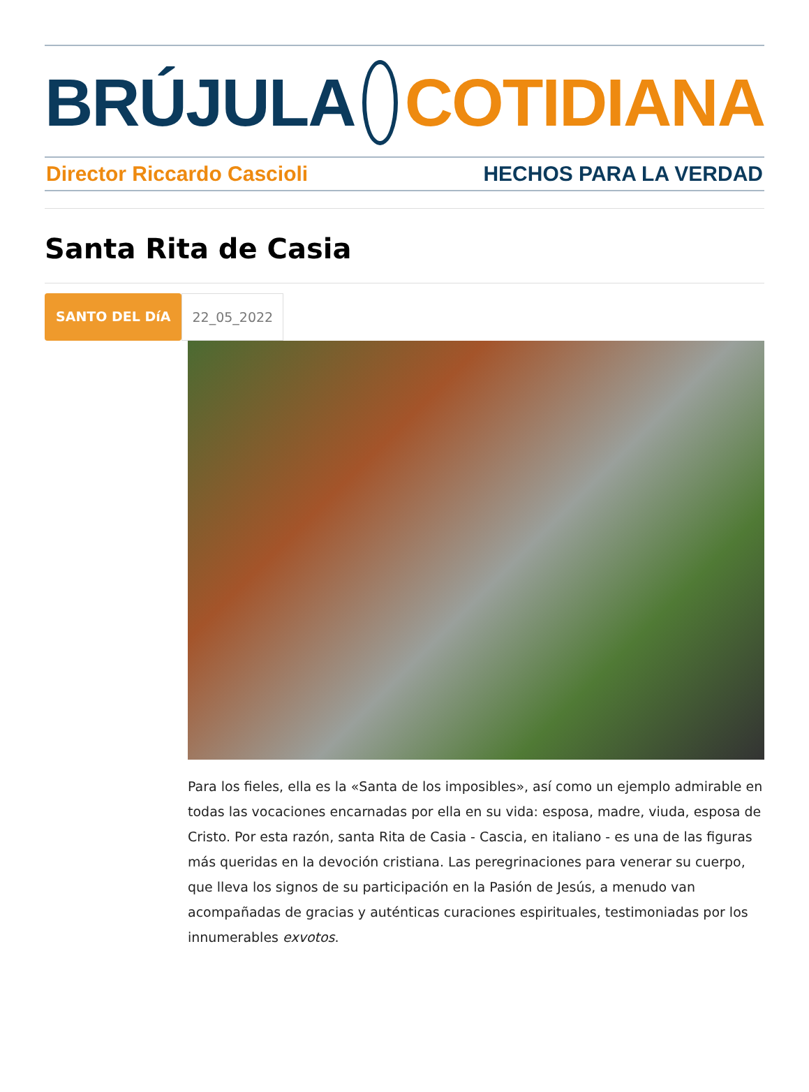BRÚJULA COTIDIANA
Director Riccardo Cascioli HECHOS PARA LA VERDAD
Santa Rita de Casia
SANTO DEL DíA 22_05_2022
Para los fieles, ella es la «Santa de los imposibles», así como un ejemplo admirable en todas las vocaciones encarnadas por ella en su vida: esposa, madre, viuda, esposa de Cristo. Por esta razón, santa Rita de Casia - Cascia, en italiano - es una de las figuras más queridas en la devoción cristiana. Las peregrinaciones para venerar su cuerpo, que lleva los signos de su participación en la Pasión de Jesús, a menudo van acompañadas de gracias y auténticas curaciones espirituales, testimoniadas por los innumerables exvotos.